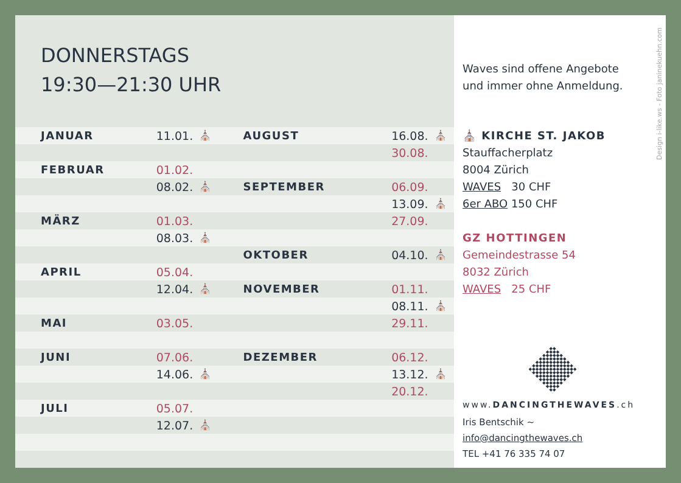DONNERSTAGS
19:30—21:30 UHR
| JANUAR | 11.01. | ⛪ | AUGUST | 16.08. | ⛪ |
| | | | | 30.08. | |
| FEBRUAR | 01.02. | | | | |
| | 08.02. | ⛪ | SEPTEMBER | 06.09. | |
| | | | | 13.09. | ⛪ |
| MÄRZ | 01.03. | | | 27.09. | |
| | 08.03. | ⛪ | | | |
| | | | OKTOBER | 04.10. | ⛪ |
| APRIL | 05.04. | | | | |
| | 12.04. | ⛪ | NOVEMBER | 01.11. | |
| | | | | 08.11. | ⛪ |
| MAI | 03.05. | | | 29.11. | |
| JUNI | 07.06. | | DEZEMBER | 06.12. | |
| | 14.06. | ⛪ | | 13.12. | ⛪ |
| | | | | 20.12. | |
| JULI | 05.07. | | | | |
| | 12.07. | ⛪ | | | |
Design i-like.ws - Foto janinekuehn.com
Waves sind offene Angebote
und immer ohne Anmeldung.
⛪ KIRCHE ST. JAKOB
Stauffacherplatz
8004 Zürich
WAVES 30 CHF
6er ABO 150 CHF
GZ HOTTINGEN
Gemeindestrasse 54
8032 Zürich
WAVES 25 CHF
www.DANCINGTHEWAVES.ch
Iris Bentschik ~ info@dancingthewaves.ch
TEL +41 76 335 74 07